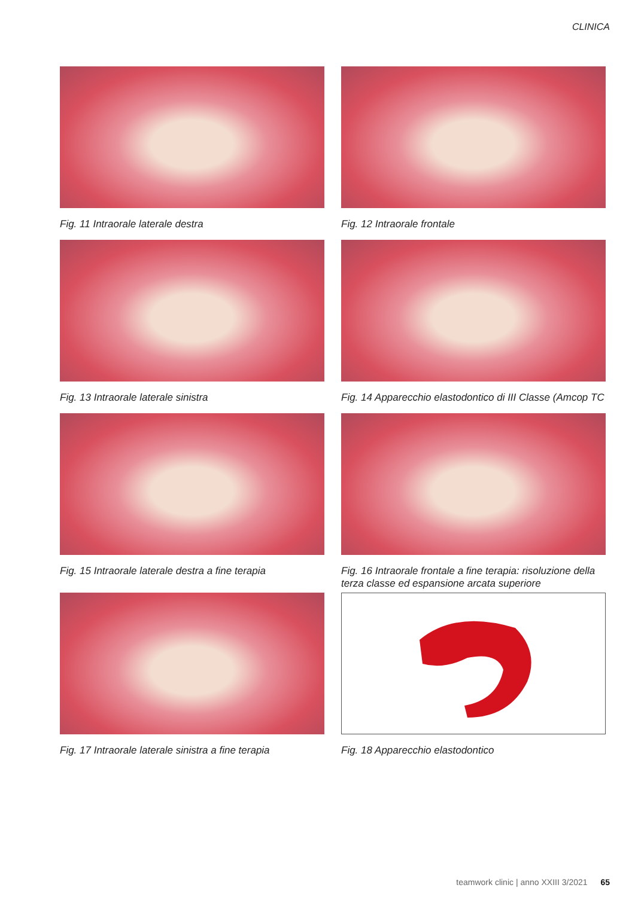CLINICA
Fig. 11 Intraorale laterale destra
Fig. 12 Intraorale frontale
Fig. 13 Intraorale laterale sinistra
Fig. 14 Apparecchio elastodontico di III Classe (Amcop TC
Fig. 15 Intraorale laterale destra a fine terapia
Fig. 16 Intraorale frontale a fine terapia: risoluzione della terza classe ed espansione arcata superiore
Fig. 17 Intraorale laterale sinistra a fine terapia
Fig. 18 Apparecchio elastodontico
teamwork clinic | anno XXIII 3/2021 65